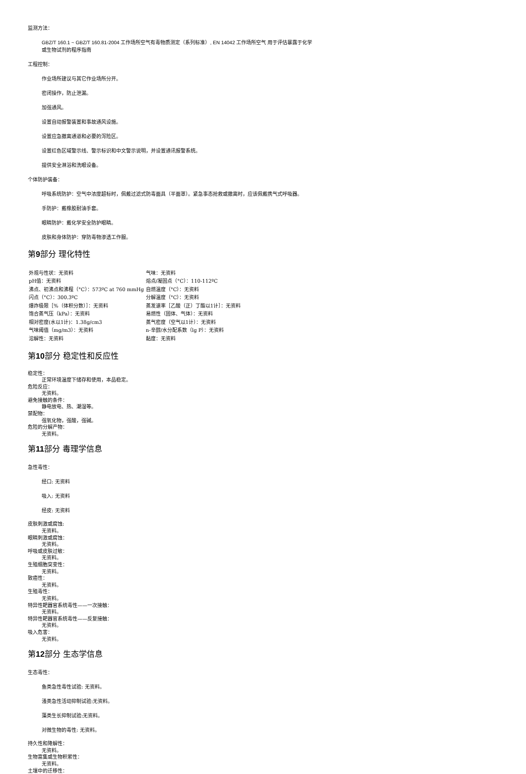监测方法：
GBZ/T 160.1 ~ GBZ/T 160.81-2004 工作场所空气有毒物质测定（系列标准）, EN 14042 工作场所空气 用于评估暴露于化学
或生物试剂的程序指南
工程控制：
作业场所建议与其它作业场所分开。
密闭操作，防止泄漏。
加强通风。
设置自动报警装置和事故通风设施。
设置应急撤离通道和必要的泻险区。
设置红色区域警示线、警示标识和中文警示说明，并设置通讯报警系统。
提供安全淋浴和洗眼设备。
个体防护装备：
呼吸系统防护：空气中浓度超标时，佩戴过滤式防毒面具（半面罩）。紧急事态抢救或撤离时，应该佩戴携气式呼吸器。
手防护：戴橡胶耐油手套。
眼睛防护：戴化学安全防护眼睛。
皮肤和身体防护：穿防毒物渗透工作服。
第9部分 理化特性
| 外观与性状：无资料 | 气味：无资料 |
| pH值：无资料 | 熔点/凝固点（°C）：110-112ºC |
| 沸点、初沸点和沸程（°C）：573ºC at 760 mmHg | 自燃温度（°C）：无资料 |
| 闪点（°C）：300.3ºC | 分解温度（°C）：无资料 |
| 爆炸极限［%（体积分数）］：无资料 | 蒸发速率［乙酸（正）丁酯以1计］：无资料 |
| 饱合蒸气压（kPa）：无资料 | 易燃性（固体、气体）：无资料 |
| 相对密度(水以1计)：1.38g/cm3 | 蒸气密度（空气以1计）：无资料 |
| 气味阈值（mg/m3）：无资料 | n-辛醇/水分配系数（lg P）：无资料 |
| 溶解性：无资料 | 黏度：无资料 |
第10部分 稳定性和反应性
稳定性：
正常环境温度下储存和使用，本品稳定。
危险反应：
无资料。
避免接触的条件：
静电放电、热、潮湿等。
禁配物：
强氧化物，强酸，强碱。
危险的分解产物：
无资料。
第11部分 毒理学信息
急性毒性：
经口: 无资料
吸入: 无资料
经皮: 无资料
皮肤刺激或腐蚀:
无资料。
眼睛刺激或腐蚀：
无资料。
呼吸或皮肤过敏：
无资料。
生殖细胞突变性：
无资料。
致癌性：
无资料。
生殖毒性：
无资料。
特异性靶器官系统毒性——一次接触：
无资料。
特异性靶器官系统毒性——反复接触：
无资料。
吸入危害：
无资料。
第12部分 生态学信息
生态毒性：
鱼类急性毒性试验: 无资料。
溞类急性活动抑制试验:无资料。
藻类生长抑制试验:无资料。
对微生物的毒性: 无资料。
持久性和降解性：
无资料。
生物富集或生物积累性：
无资料。
土壤中的迁移性：